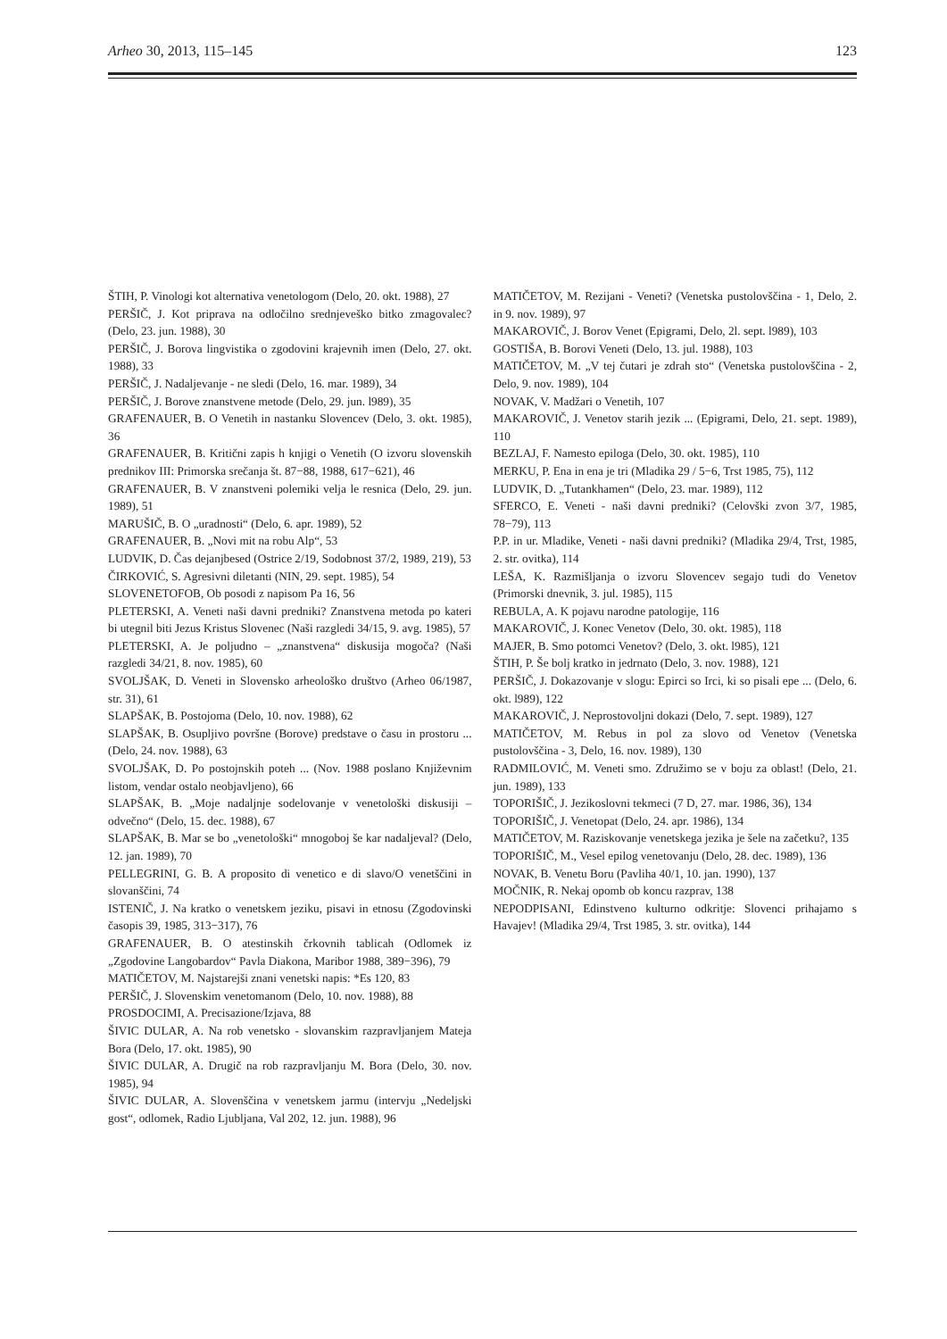Arheo 30, 2013, 115–145 123
ŠTIH, P. Vinologi kot alternativa venetologom (Delo, 20. okt. 1988), 27
PERŠIČ, J. Kot priprava na odločilno srednjeveško bitko zmagovalec? (Delo, 23. jun. 1988), 30
PERŠIČ, J. Borova lingvistika o zgodovini krajevnih imen (Delo, 27. okt. 1988), 33
PERŠIČ, J. Nadaljevanje - ne sledi (Delo, 16. mar. 1989), 34
PERŠIČ, J. Borove znanstvene metode (Delo, 29. jun. l989), 35
GRAFENAUER, B. O Venetih in nastanku Slovencev (Delo, 3. okt. 1985), 36
GRAFENAUER, B. Kritični zapis h knjigi o Venetih (O izvoru slovenskih prednikov III: Primorska srečanja št. 87−88, 1988, 617−621), 46
GRAFENAUER, B. V znanstveni polemiki velja le resnica (Delo, 29. jun. 1989), 51
MARUŠIČ, B. O „uradnosti“ (Delo, 6. apr. 1989), 52
GRAFENAUER, B. „Novi mit na robu Alp“, 53
LUDVIK, D. Čas dejanjbesed (Ostrice 2/19, Sodobnost 37/2, 1989, 219), 53
ČIRKOVIĆ, S. Agresivni diletanti (NIN, 29. sept. 1985), 54
SLOVENETOFOB, Ob posodi z napisom Pa 16, 56
PLETERSKI, A. Veneti naši davni predniki? Znanstvena metoda po kateri bi utegnil biti Jezus Kristus Slovenec (Naši razgledi 34/15, 9. avg. 1985), 57
PLETERSKI, A. Je poljudno – „znanstvena“ diskusija mogoča? (Naši razgledi 34/21, 8. nov. 1985), 60
SVOLJŠAK, D. Veneti in Slovensko arheološko društvo (Arheo 06/1987, str. 31), 61
SLAPŠAK, B. Postojoma (Delo, 10. nov. 1988), 62
SLAPŠAK, B. Osupljivo površne (Borove) predstave o času in prostoru ... (Delo, 24. nov. 1988), 63
SVOLJŠAK, D. Po postojnskih poteh ... (Nov. 1988 poslano Književnim listom, vendar ostalo neobjavljeno), 66
SLAPŠAK, B. „Moje nadaljnje sodelovanje v venetološki diskusiji – odvečno“ (Delo, 15. dec. 1988), 67
SLAPŠAK, B. Mar se bo „venetološki“ mnogoboj še kar nadaljeval? (Delo, 12. jan. 1989), 70
PELLEGRINI, G. B. A proposito di venetico e di slavo/O venetščini in slovanščini, 74
ISTENIČ, J. Na kratko o venetskem jeziku, pisavi in etnosu (Zgodovinski časopis 39, 1985, 313−317), 76
GRAFENAUER, B. O atestinskih črkovnih tablicah (Odlomek iz „Zgodovine Langobardov“ Pavla Diakona, Maribor 1988, 389−396), 79
MATIČETOV, M. Najstarejši znani venetski napis: *Es 120, 83
PERŠIČ, J. Slovenskim venetomanom (Delo, 10. nov. 1988), 88
PROSDOCIMI, A. Precisazione/Izjava, 88
ŠIVIC DULAR, A. Na rob venetsko - slovanskim razpravljanjem Mateja Bora (Delo, 17. okt. 1985), 90
ŠIVIC DULAR, A. Drugič na rob razpravljanju M. Bora (Delo, 30. nov. 1985), 94
ŠIVIC DULAR, A. Slovenščina v venetskem jarmu (intervju „Nedeljski gost“, odlomek, Radio Ljubljana, Val 202, 12. jun. 1988), 96
MATIČETOV, M. Rezijani - Veneti? (Venetska pustolovščina - 1, Delo, 2. in 9. nov. 1989), 97
MAKAROVIČ, J. Borov Venet (Epigrami, Delo, 2l. sept. l989), 103
GOSTIŠA, B. Borovi Veneti (Delo, 13. jul. 1988), 103
MATIČETOV, M. „V tej čutari je zdrah sto“ (Venetska pustolovščina - 2, Delo, 9. nov. 1989), 104
NOVAK, V. Madžari o Venetih, 107
MAKAROVIČ, J. Venetov starih jezik ... (Epigrami, Delo, 21. sept. 1989), 110
BEZLAJ, F. Namesto epiloga (Delo, 30. okt. 1985), 110
MERKU, P. Ena in ena je tri (Mladika 29 / 5−6, Trst 1985, 75), 112
LUDVIK, D. „Tutankhamen“ (Delo, 23. mar. 1989), 112
SFERCO, E. Veneti - naši davni predniki? (Celovški zvon 3/7, 1985, 78−79), 113
P.P. in ur. Mladike, Veneti - naši davni predniki? (Mladika 29/4, Trst, 1985, 2. str. ovitka), 114
LEŠA, K. Razmišljanja o izvoru Slovencev segajo tudi do Venetov (Primorski dnevnik, 3. jul. 1985), 115
REBULA, A. K pojavu narodne patologije, 116
MAKAROVIČ, J. Konec Venetov (Delo, 30. okt. 1985), 118
MAJER, B. Smo potomci Venetov? (Delo, 3. okt. l985), 121
ŠTIH, P. Še bolj kratko in jedrnato (Delo, 3. nov. 1988), 121
PERŠIČ, J. Dokazovanje v slogu: Epirci so Irci, ki so pisali epe ... (Delo, 6. okt. l989), 122
MAKAROVIČ, J. Neprostovoljni dokazi (Delo, 7. sept. 1989), 127
MATIČETOV, M. Rebus in pol za slovo od Venetov (Venetska pustolovščina - 3, Delo, 16. nov. 1989), 130
RADMILOVIĆ, M. Veneti smo. Združimo se v boju za oblast! (Delo, 21. jun. 1989), 133
TOPORIŠIČ, J. Jezikoslovni tekmeci (7 D, 27. mar. 1986, 36), 134
TOPORIŠIČ, J. Venetopat (Delo, 24. apr. 1986), 134
MATIČETOV, M. Raziskovanje venetskega jezika je šele na začetku?, 135
TOPORIŠIČ, M., Vesel epilog venetovanju (Delo, 28. dec. 1989), 136
NOVAK, B. Venetu Boru (Pavliha 40/1, 10. jan. 1990), 137
MOČNIK, R. Nekaj opomb ob koncu razprav, 138
NEPODPISANI, Edinstveno kulturno odkritje: Slovenci prihajamo s Havajev! (Mladika 29/4, Trst 1985, 3. str. ovitka), 144